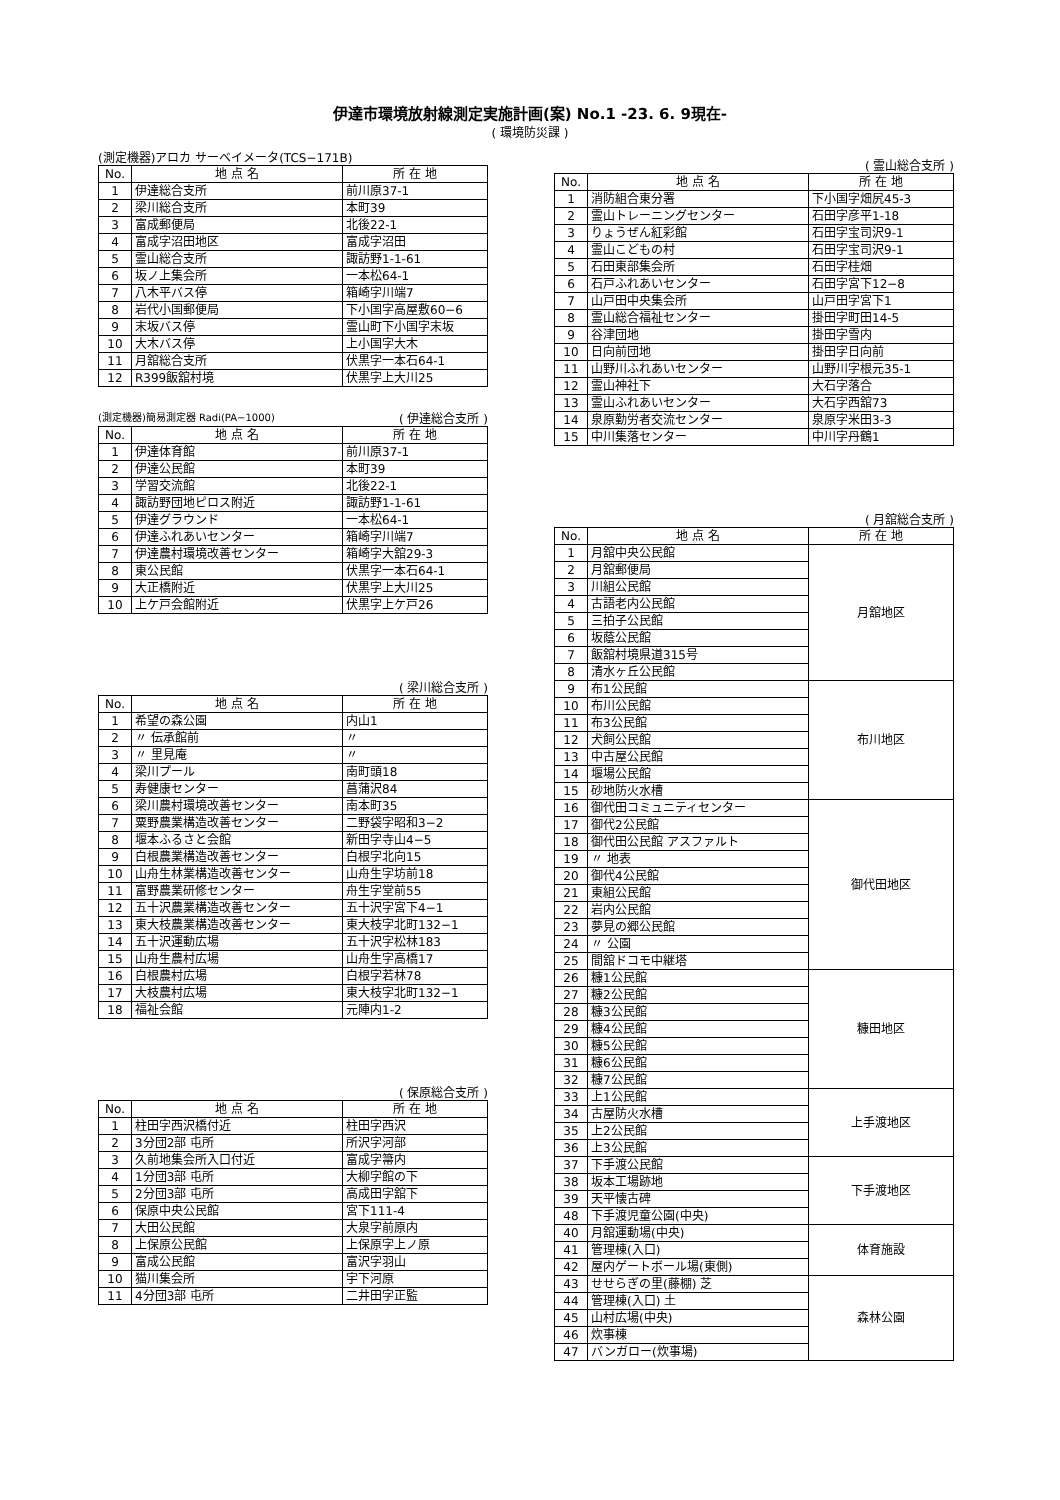伊達市環境放射線測定実施計画(案) No.1 -23. 6. 9現在-
( 環境防災課 )
(測定機器)アロカ サーベイメータ(TCS−171B)
| No. | 地 点 名 | 所 在 地 |
| --- | --- | --- |
| 1 | 伊達総合支所 | 前川原37-1 |
| 2 | 梁川総合支所 | 本町39 |
| 3 | 富成郵便局 | 北後22-1 |
| 4 | 富成字沼田地区 | 富成字沼田 |
| 5 | 霊山総合支所 | 諏訪野1-1-61 |
| 6 | 坂ノ上集会所 | 一本松64-1 |
| 7 | 八木平バス停 | 箱崎字川端7 |
| 8 | 岩代小国郵便局 | 下小国字高屋敷60−6 |
| 9 | 末坂バス停 | 霊山町下小国字末坂 |
| 10 | 大木バス停 | 上小国字大木 |
| 11 | 月舘総合支所 | 伏黒字一本石64-1 |
| 12 | R399飯舘村境 | 伏黒字上大川25 |
(測定機器)簡易測定器 Radi(PA−1000) ( 伊達総合支所 )
| No. | 地 点 名 | 所 在 地 |
| --- | --- | --- |
| 1 | 伊達体育館 | 前川原37-1 |
| 2 | 伊達公民館 | 本町39 |
| 3 | 学習交流館 | 北後22-1 |
| 4 | 諏訪野団地ピロス附近 | 諏訪野1-1-61 |
| 5 | 伊達グラウンド | 一本松64-1 |
| 6 | 伊達ふれあいセンター | 箱崎字川端7 |
| 7 | 伊達農村環境改善センター | 箱崎字大舘29-3 |
| 8 | 東公民館 | 伏黒字一本石64-1 |
| 9 | 大正橋附近 | 伏黒字上大川25 |
| 10 | 上ケ戸会館附近 | 伏黒字上ケ戸26 |
( 梁川総合支所 )
| No. | 地 点 名 | 所 在 地 |
| --- | --- | --- |
| 1 | 希望の森公園 | 内山1 |
| 2 | 〃 伝承館前 | 〃 |
| 3 | 〃 里見庵 | 〃 |
| 4 | 梁川プール | 南町頭18 |
| 5 | 寿健康センター | 菖蒲沢84 |
| 6 | 梁川農村環境改善センター | 南本町35 |
| 7 | 粟野農業構造改善センター | 二野袋字昭和3−2 |
| 8 | 堰本ふるさと会館 | 新田字寺山4−5 |
| 9 | 白根農業構造改善センター | 白根字北向15 |
| 10 | 山舟生林業構造改善センター | 山舟生字坊前18 |
| 11 | 富野農業研修センター | 舟生字堂前55 |
| 12 | 五十沢農業構造改善センター | 五十沢字宮下4−1 |
| 13 | 東大枝農業構造改善センター | 東大枝字北町132−1 |
| 14 | 五十沢運動広場 | 五十沢字松林183 |
| 15 | 山舟生農村広場 | 山舟生字高橋17 |
| 16 | 白根農村広場 | 白根字若林78 |
| 17 | 大枝農村広場 | 東大枝字北町132−1 |
| 18 | 福祉会館 | 元陣内1-2 |
( 保原総合支所 )
| No. | 地 点 名 | 所 在 地 |
| --- | --- | --- |
| 1 | 柱田字西沢橋付近 | 柱田字西沢 |
| 2 | 3分団2部 屯所 | 所沢字河部 |
| 3 | 久前地集会所入口付近 | 富成字箒内 |
| 4 | 1分団3部 屯所 | 大柳字館の下 |
| 5 | 2分団3部 屯所 | 高成田字舘下 |
| 6 | 保原中央公民館 | 宮下111-4 |
| 7 | 大田公民館 | 大泉字前原内 |
| 8 | 上保原公民館 | 上保原字上ノ原 |
| 9 | 富成公民館 | 富沢字羽山 |
| 10 | 猫川集会所 | 宇下河原 |
| 11 | 4分団3部 屯所 | 二井田字正監 |
( 霊山総合支所 )
| No. | 地 点 名 | 所 在 地 |
| --- | --- | --- |
| 1 | 消防組合東分署 | 下小国字畑尻45-3 |
| 2 | 霊山トレーニングセンター | 石田字彦平1-18 |
| 3 | りょうぜん紅彩館 | 石田字宝司沢9-1 |
| 4 | 霊山こどもの村 | 石田字宝司沢9-1 |
| 5 | 石田東部集会所 | 石田字桂畑 |
| 6 | 石戸ふれあいセンター | 石田字宮下12−8 |
| 7 | 山戸田中央集会所 | 山戸田字宮下1 |
| 8 | 霊山総合福祉センター | 掛田字町田14-5 |
| 9 | 谷津団地 | 掛田字雪内 |
| 10 | 日向前団地 | 掛田字日向前 |
| 11 | 山野川ふれあいセンター | 山野川字根元35-1 |
| 12 | 霊山神社下 | 大石字落合 |
| 13 | 霊山ふれあいセンター | 大石字西舘73 |
| 14 | 泉原勤労者交流センター | 泉原字米田3-3 |
| 15 | 中川集落センター | 中川字丹鶴1 |
( 月舘総合支所 )
| No. | 地 点 名 | 所 在 地 |
| --- | --- | --- |
| 1 | 月舘中央公民館 | 月舘地区 |
| 2 | 月舘郵便局 | |
| 3 | 川組公民館 | |
| 4 | 古語老内公民館 | |
| 5 | 三拍子公民館 | |
| 6 | 坂蔭公民館 | |
| 7 | 飯舘村境県道315号 | |
| 8 | 清水ヶ丘公民館 | |
| 9 | 布1公民館 | 布川地区 |
| 10 | 布川公民館 | |
| 11 | 布3公民館 | |
| 12 | 犬飼公民館 | |
| 13 | 中古屋公民館 | |
| 14 | 堰場公民館 | |
| 15 | 砂地防火水槽 | |
| 16 | 御代田コミュニティセンター | 御代田地区 |
| 17 | 御代2公民館 | |
| 18 | 御代田公民館 アスファルト | |
| 19 | 〃 地表 | |
| 20 | 御代4公民館 | |
| 21 | 東組公民館 | |
| 22 | 岩内公民館 | |
| 23 | 夢見の郷公民館 | |
| 24 | 〃 公園 | |
| 25 | 間舘ドコモ中継塔 | |
| 26 | 糠1公民館 | 糠田地区 |
| 27 | 糠2公民館 | |
| 28 | 糠3公民館 | |
| 29 | 糠4公民館 | |
| 30 | 糠5公民館 | |
| 31 | 糠6公民館 | |
| 32 | 糠7公民館 | |
| 33 | 上1公民館 | 上手渡地区 |
| 34 | 古屋防火水槽 | |
| 35 | 上2公民館 | |
| 36 | 上3公民館 | |
| 37 | 下手渡公民館 | 下手渡地区 |
| 38 | 坂本工場跡地 | |
| 39 | 天平懐古碑 | |
| 48 | 下手渡児童公園(中央) | |
| 40 | 月舘運動場(中央) | 体育施設 |
| 41 | 管理棟(入口) | |
| 42 | 屋内ゲートボール場(東側) | |
| 43 | せせらぎの里(藤棚) 芝 | 森林公園 |
| 44 | 管理棟(入口) 土 | |
| 45 | 山村広場(中央) | |
| 46 | 炊事棟 | |
| 47 | バンガロー(炊事場) | |